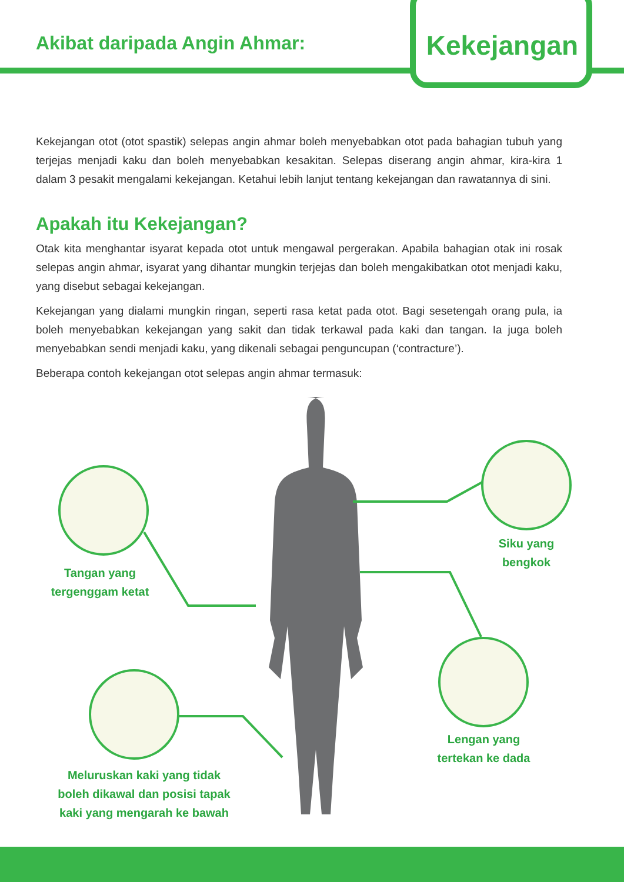Akibat daripada Angin Ahmar:
Kekejangan
Kekejangan otot (otot spastik) selepas angin ahmar boleh menyebabkan otot pada bahagian tubuh yang terjejas menjadi kaku dan boleh menyebabkan kesakitan. Selepas diserang angin ahmar, kira-kira 1 dalam 3 pesakit mengalami kekejangan. Ketahui lebih lanjut tentang kekejangan dan rawatannya di sini.
Apakah itu Kekejangan?
Otak kita menghantar isyarat kepada otot untuk mengawal pergerakan. Apabila bahagian otak ini rosak selepas angin ahmar, isyarat yang dihantar mungkin terjejas dan boleh mengakibatkan otot menjadi kaku, yang disebut sebagai kekejangan.
Kekejangan yang dialami mungkin ringan, seperti rasa ketat pada otot. Bagi sesetengah orang pula, ia boleh menyebabkan kekejangan yang sakit dan tidak terkawal pada kaki dan tangan. Ia juga boleh menyebabkan sendi menjadi kaku, yang dikenali sebagai penguncupan (‘contracture’).
Beberapa contoh kekejangan otot selepas angin ahmar termasuk:
Tangan yang
tergenggam ketat
Siku yang
bengkok
Lengan yang
tertekan ke dada
Meluruskan kaki yang tidak
boleh dikawal dan posisi tapak
kaki yang mengarah ke bawah